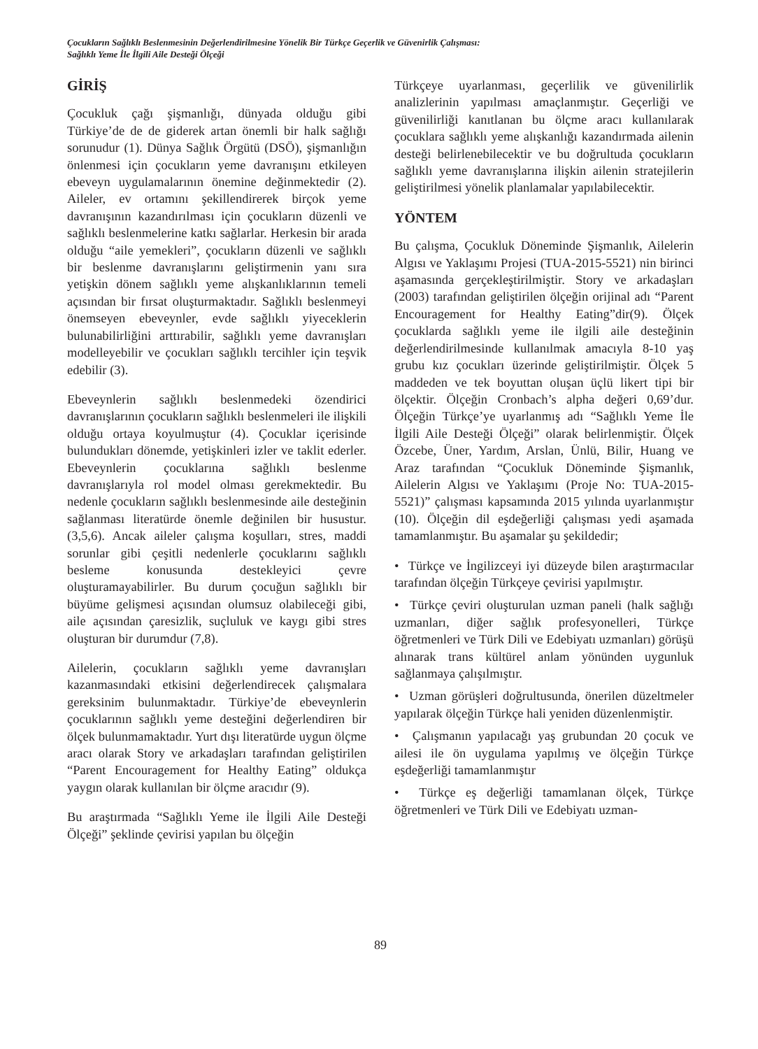Çocukların Sağlıklı Beslenmesinin Değerlendirilmesine Yönelik Bir Türkçe Geçerlik ve Güvenirlik Çalışması:
Sağlıklı Yeme İle İlgili Aile Desteği Ölçeği
GİRİŞ
Çocukluk çağı şişmanlığı, dünyada olduğu gibi Türkiye’de de de giderek artan önemli bir halk sağlığı sorunudur (1). Dünya Sağlık Örgütü (DSÖ), şişmanlığın önlenmesi için çocukların yeme davranışını etkileyen ebeveyn uygulamalarının önemine değinmektedir (2). Aileler, ev ortamını şekillendirerek birçok yeme davranışının kazandırılması için çocukların düzenli ve sağlıklı beslenmelerine katkı sağlarlar. Herkesin bir arada olduğu “aile yemekleri”, çocukların düzenli ve sağlıklı bir beslenme davranışlarını geliştirmenin yanı sıra yetişkin dönem sağlıklı yeme alışkanlıklarının temeli açısından bir fırsat oluşturmaktadır. Sağlıklı beslenmeyi önemseyen ebeveynler, evde sağlıklı yiyeceklerin bulunabilirliğini arttırabilir, sağlıklı yeme davranışları modelleyebilir ve çocukları sağlıklı tercihler için teşvik edebilir (3).
Ebeveynlerin sağlıklı beslenmedeki özendirici davranışlarının çocukların sağlıklı beslenmeleri ile ilişkili olduğu ortaya koyulmuştur (4). Çocuklar içerisinde bulundukları dönemde, yetişkinleri izler ve taklit ederler. Ebeveynlerin çocuklarına sağlıklı beslenme davranışlarıyla rol model olması gerekmektedir. Bu nedenle çocukların sağlıklı beslenmesinde aile desteğinin sağlanması literatürde önemle değinilen bir husustur. (3,5,6). Ancak aileler çalışma koşulları, stres, maddi sorunlar gibi çeşitli nedenlerle çocuklarını sağlıklı besleme konusunda destekleyici çevre oluşturamayabilirler. Bu durum çocuğun sağlıklı bir büyüme gelişmesi açısından olumsuz olabileceği gibi, aile açısından çaresizlik, suçluluk ve kaygı gibi stres oluşturan bir durumdur (7,8).
Ailelerin, çocukların sağlıklı yeme davranışları kazanmasındaki etkisini değerlendirecek çalışmalara gereksinim bulunmaktadır. Türkiye’de ebeveynlerin çocuklarının sağlıklı yeme desteğini değerlendiren bir ölçek bulunmamaktadır. Yurt dışı literatürde uygun ölçme aracı olarak Story ve arkadaşları tarafından geliştirilen “Parent Encouragement for Healthy Eating” oldukça yaygın olarak kullanılan bir ölçme aracıdır (9).
Bu araştırmada “Sağlıklı Yeme ile İlgili Aile Desteği Ölçeği” şeklinde çevirisi yapılan bu ölçeğin
Türkçeye uyarlanması, geçerlilik ve güvenilirlik analizlerinin yapılması amaçlanmıştır. Geçerliği ve güvenilirliği kanıtlanan bu ölçme aracı kullanılarak çocuklara sağlıklı yeme alışkanlığı kazandırmada ailenin desteği belirlenebilecektir ve bu doğrultuda çocukların sağlıklı yeme davranışlarına ilişkin ailenin stratejilerin geliştirilmesi yönelik planlamalar yapılabilecektir.
YÖNTEM
Bu çalışma, Çocukluk Döneminde Şişmanlık, Ailelerin Algısı ve Yaklaşımı Projesi (TUA-2015-5521) nin birinci aşamasında gerçekleştirilmiştir. Story ve arkadaşları (2003) tarafından geliştirilen ölçeğin orijinal adı “Parent Encouragement for Healthy Eating”dir(9). Ölçek çocuklarda sağlıklı yeme ile ilgili aile desteğinin değerlendirilmesinde kullanılmak amacıyla 8-10 yaş grubu kız çocukları üzerinde geliştirilmiştir. Ölçek 5 maddeden ve tek boyuttan oluşan üçlü likert tipi bir ölçektir. Ölçeğin Cronbach’s alpha değeri 0,69’dur. Ölçeğin Türkçe’ye uyarlanmış adı “Sağlıklı Yeme İle İlgili Aile Desteği Ölçeği” olarak belirlenmiştir. Ölçek Özcebe, Üner, Yardım, Arslan, Ünlü, Bilir, Huang ve Araz tarafından “Çocukluk Döneminde Şişmanlık, Ailelerin Algısı ve Yaklaşımı (Proje No: TUA-2015-5521)” çalışması kapsamında 2015 yılında uyarlanmıştır (10). Ölçeğin dil eşdeğerliği çalışması yedi aşamada tamamlanmıştır. Bu aşamalar şu şekildedir;
• Türkçe ve İngilizceyi iyi düzeyde bilen araştırmacılar tarafından ölçeğin Türkçeye çevirisi yapılmıştır.
• Türkçe çeviri oluşturulan uzman paneli (halk sağlığı uzmanları, diğer sağlık profesyonelleri, Türkçe öğretmenleri ve Türk Dili ve Edebiyatı uzmanları) görüşü alınarak trans kültürel anlam yönünden uygunluk sağlanmaya çalışılmıştır.
• Uzman görüşleri doğrultusunda, önerilen düzeltmeler yapılarak ölçeğin Türkçe hali yeniden düzenlenmiştir.
• Çalışmanın yapılacağı yaş grubundan 20 çocuk ve ailesi ile ön uygulama yapılmış ve ölçeğin Türkçe eşdeğerliği tamamlanmıştır
• Türkçe eş değerliği tamamlanan ölçek, Türkçe öğretmenleri ve Türk Dili ve Edebiyatı uzman-
89